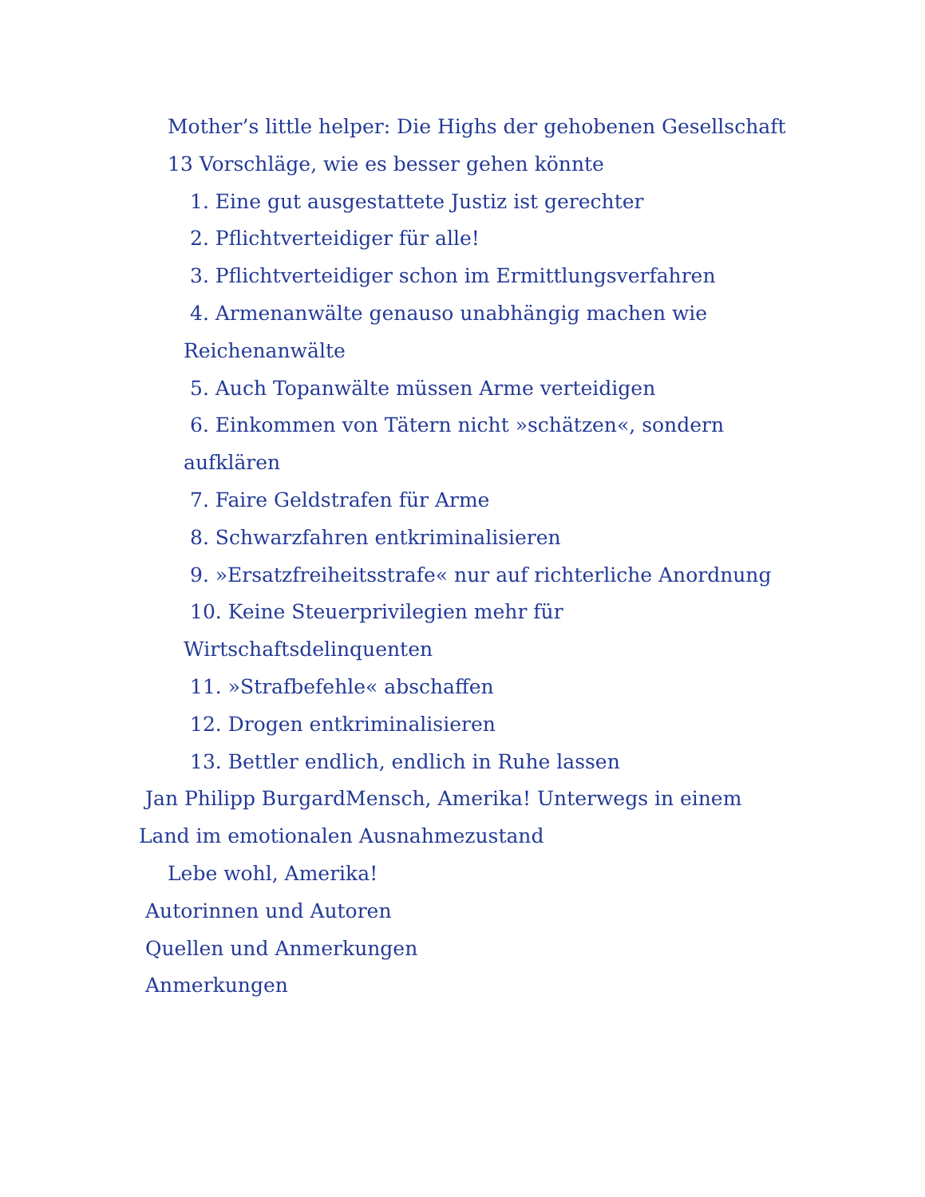Mother’s little helper: Die Highs der gehobenen Gesellschaft
13 Vorschläge, wie es besser gehen könnte
1. Eine gut ausgestattete Justiz ist gerechter
2. Pflichtverteidiger für alle!
3. Pflichtverteidiger schon im Ermittlungsverfahren
4. Armenanwälte genauso unabhängig machen wie Reichenanwälte
5. Auch Topanwälte müssen Arme verteidigen
6. Einkommen von Tätern nicht »schätzen«, sondern aufklären
7. Faire Geldstrafen für Arme
8. Schwarzfahren entkriminalisieren
9. »Ersatzfreiheitsstrafe« nur auf richterliche Anordnung
10. Keine Steuerprivilegien mehr für Wirtschaftsdelinquenten
11. »Strafbefehle« abschaffen
12. Drogen entkriminalisieren
13. Bettler endlich, endlich in Ruhe lassen
Jan Philipp BurgardMensch, Amerika! Unterwegs in einem Land im emotionalen Ausnahmezustand
Lebe wohl, Amerika!
Autorinnen und Autoren
Quellen und Anmerkungen
Anmerkungen